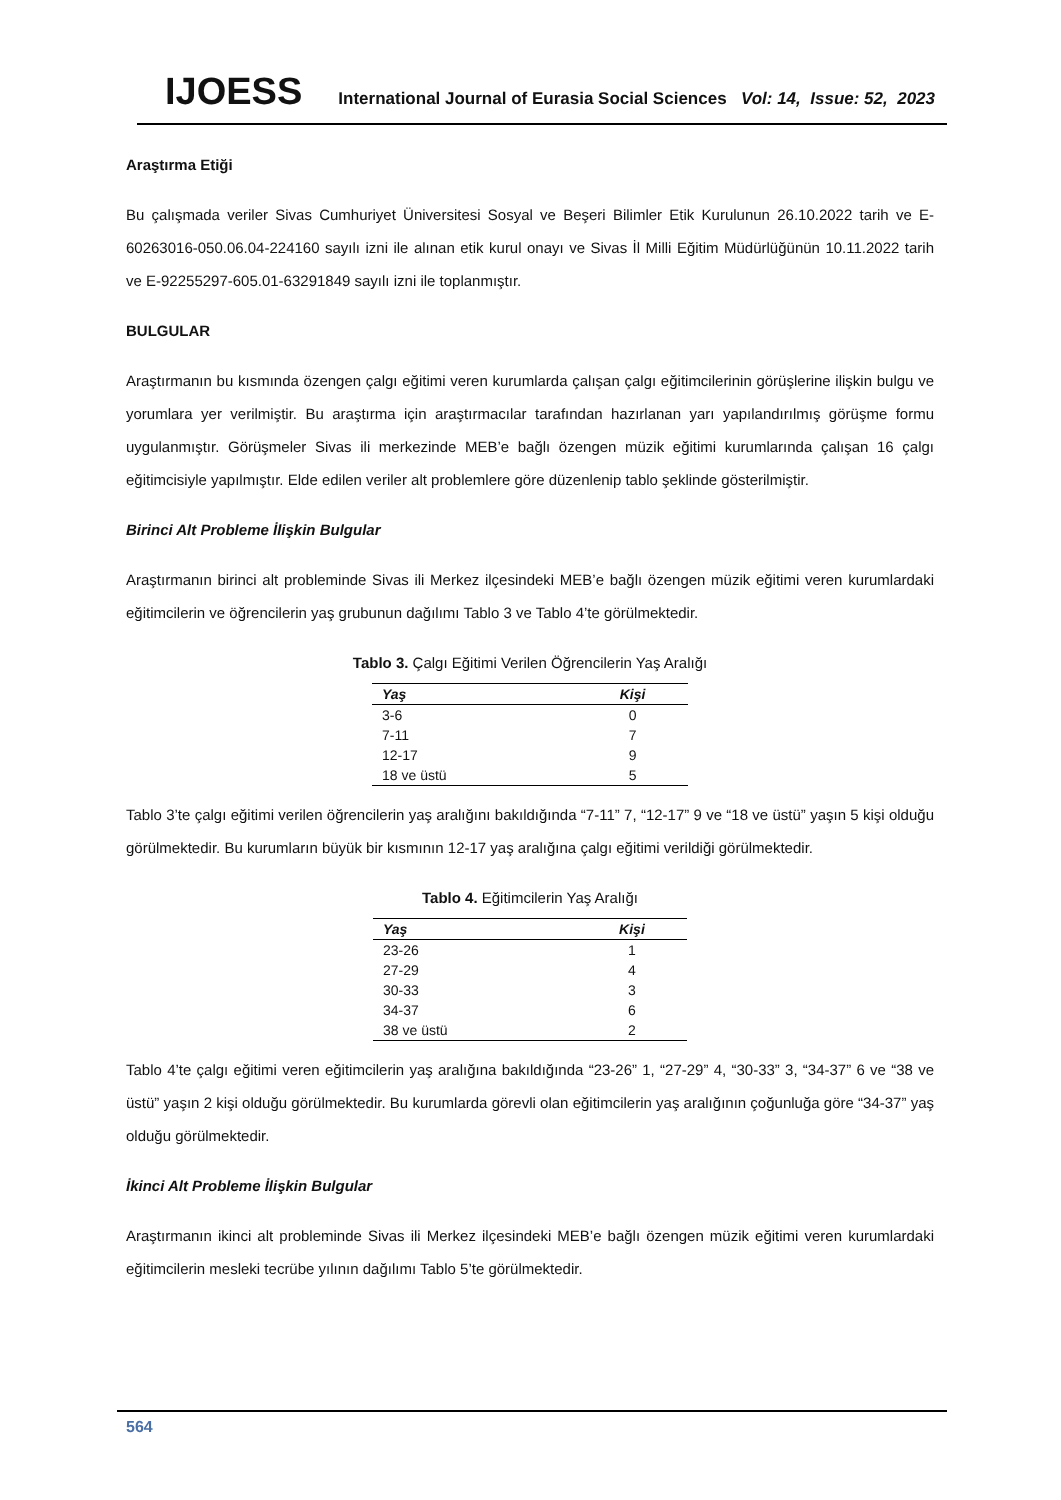IJOESS International Journal of Eurasia Social Sciences Vol: 14, Issue: 52, 2023
Araştırma Etiği
Bu çalışmada veriler Sivas Cumhuriyet Üniversitesi Sosyal ve Beşeri Bilimler Etik Kurulunun 26.10.2022 tarih ve E-60263016-050.06.04-224160 sayılı izni ile alınan etik kurul onayı ve Sivas İl Milli Eğitim Müdürlüğünün 10.11.2022 tarih ve E-92255297-605.01-63291849 sayılı izni ile toplanmıştır.
BULGULAR
Araştırmanın bu kısmında özengen çalgı eğitimi veren kurumlarda çalışan çalgı eğitimcilerinin görüşlerine ilişkin bulgu ve yorumlara yer verilmiştir. Bu araştırma için araştırmacılar tarafından hazırlanan yarı yapılandırılmış görüşme formu uygulanmıştır. Görüşmeler Sivas ili merkezinde MEB’e bağlı özengen müzik eğitimi kurumlarında çalışan 16 çalgı eğitimcisiyle yapılmıştır. Elde edilen veriler alt problemlere göre düzenlenip tablo şeklinde gösterilmiştir.
Birinci Alt Probleme İlişkin Bulgular
Araştırmanın birinci alt probleminde Sivas ili Merkez ilçesindeki MEB’e bağlı özengen müzik eğitimi veren kurumlardaki eğitimcilerin ve öğrencilerin yaş grubunun dağılımı Tablo 3 ve Tablo 4’te görülmektedir.
Tablo 3. Çalgı Eğitimi Verilen Öğrencilerin Yaş Aralığı
| Yaş | Kişi |
| --- | --- |
| 3-6 | 0 |
| 7-11 | 7 |
| 12-17 | 9 |
| 18 ve üstü | 5 |
Tablo 3’te çalgı eğitimi verilen öğrencilerin yaş aralığını bakıldığında “7-11” 7, “12-17” 9 ve “18 ve üstü” yaşın 5 kişi olduğu görülmektedir. Bu kurumların büyük bir kısmının 12-17 yaş aralığına çalgı eğitimi verildiği görülmektedir.
Tablo 4. Eğitimcilerin Yaş Aralığı
| Yaş | Kişi |
| --- | --- |
| 23-26 | 1 |
| 27-29 | 4 |
| 30-33 | 3 |
| 34-37 | 6 |
| 38 ve üstü | 2 |
Tablo 4’te çalgı eğitimi veren eğitimcilerin yaş aralığına bakıldığında “23-26” 1, “27-29” 4, “30-33” 3, “34-37” 6 ve “38 ve üstü” yaşın 2 kişi olduğu görülmektedir. Bu kurumlarda görevli olan eğitimcilerin yaş aralığının çoğunluğa göre “34-37” yaş olduğu görülmektedir.
İkinci Alt Probleme İlişkin Bulgular
Araştırmanın ikinci alt probleminde Sivas ili Merkez ilçesindeki MEB’e bağlı özengen müzik eğitimi veren kurumlardaki eğitimcilerin mesleki tecrübe yılının dağılımı Tablo 5’te görülmektedir.
564